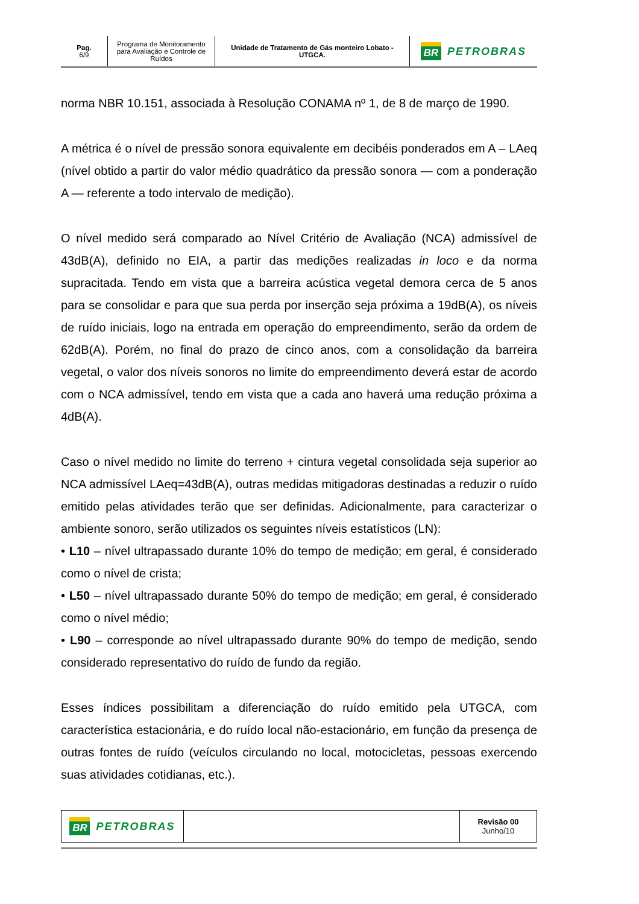| Pag. 6/9 | Programa de Monitoramento para Avaliação e Controle de Ruídos | Unidade de Tratamento de Gás monteiro Lobato - UTGCA. | BR PETROBRAS |
norma NBR 10.151, associada à Resolução CONAMA nº 1, de 8 de março de 1990.
A métrica é o nível de pressão sonora equivalente em decibéis ponderados em A – LAeq (nível obtido a partir do valor médio quadrático da pressão sonora — com a ponderação A — referente a todo intervalo de medição).
O nível medido será comparado ao Nível Critério de Avaliação (NCA) admissível de 43dB(A), definido no EIA, a partir das medições realizadas in loco e da norma supracitada. Tendo em vista que a barreira acústica vegetal demora cerca de 5 anos para se consolidar e para que sua perda por inserção seja próxima a 19dB(A), os níveis de ruído iniciais, logo na entrada em operação do empreendimento, serão da ordem de 62dB(A). Porém, no final do prazo de cinco anos, com a consolidação da barreira vegetal, o valor dos níveis sonoros no limite do empreendimento deverá estar de acordo com o NCA admissível, tendo em vista que a cada ano haverá uma redução próxima a 4dB(A).
Caso o nível medido no limite do terreno + cintura vegetal consolidada seja superior ao NCA admissível LAeq=43dB(A), outras medidas mitigadoras destinadas a reduzir o ruído emitido pelas atividades terão que ser definidas. Adicionalmente, para caracterizar o ambiente sonoro, serão utilizados os seguintes níveis estatísticos (LN):
• L10 – nível ultrapassado durante 10% do tempo de medição; em geral, é considerado como o nível de crista;
• L50 – nível ultrapassado durante 50% do tempo de medição; em geral, é considerado como o nível médio;
• L90 – corresponde ao nível ultrapassado durante 90% do tempo de medição, sendo considerado representativo do ruído de fundo da região.
Esses índices possibilitam a diferenciação do ruído emitido pela UTGCA, com característica estacionária, e do ruído local não-estacionário, em função da presença de outras fontes de ruído (veículos circulando no local, motocicletas, pessoas exercendo suas atividades cotidianas, etc.).
| BR PETROBRAS | | Revisão 00 Junho/10 |